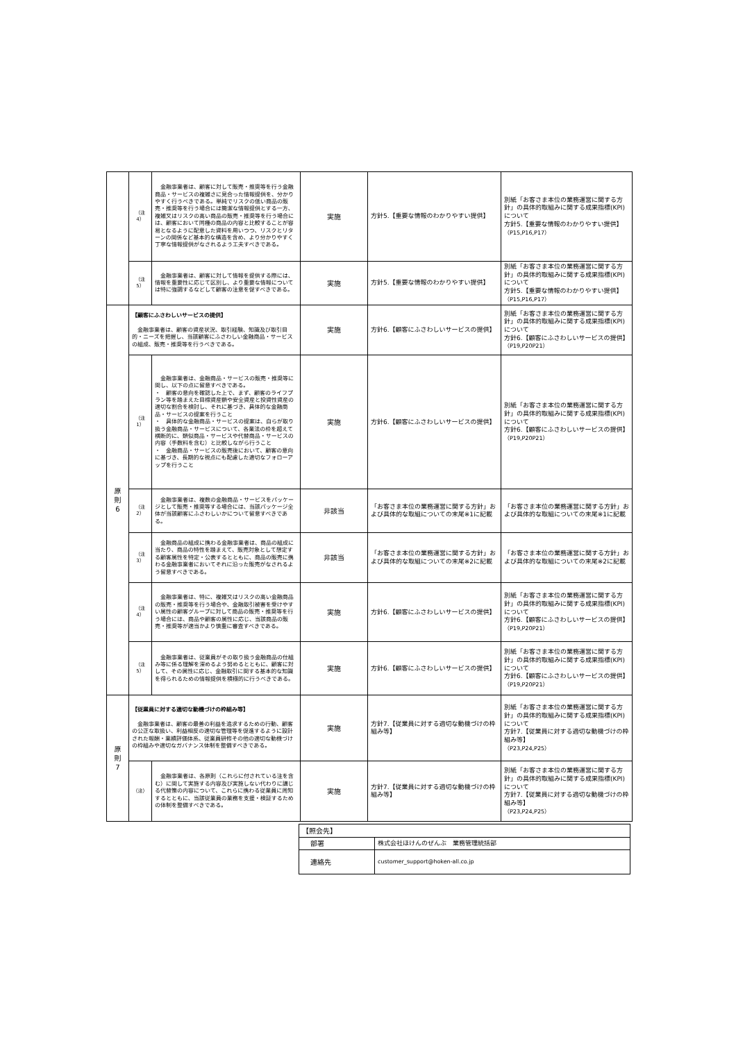| | （注4） | 金融事業者は、顧客に対して販売・推奨等を行う金融商品・サービスの複雑さに見合った情報提供を、分かりやすく行うべきである。単純でリスクの低い商品の販売・推奨等を行う場合には簡潔な情報提供とする一方、複雑又はリスクの高い商品の販売・推奨等を行う場合には、顧客において同種の商品の内容と比較することが容易となるように配意した資料を用いつつ、リスクとリターンの関係など基本的な構造を含め、より分かりやすく丁寧な情報提供がなされるよう工夫すべきである。 | 実施 | 方針5.【重要な情報のわかりやすい提供】 | 別紙「お客さま本位の業務運営に関する方針」の具体的取組みに関する成果指標(KPI)について 方針5.【重要な情報のわかりやすい提供】 （P15,P16,P17） |
| | （注5） | 金融事業者は、顧客に対して情報を提供する際には、情報を重要性に応じて区別し、より重要な情報については特に強調するなどして顧客の注意を促すべきである。 | 実施 | 方針5.【重要な情報のわかりやすい提供】 | 別紙「お客さま本位の業務運営に関する方針」の具体的取組みに関する成果指標(KPI)について 方針5.【重要な情報のわかりやすい提供】 （P15,P16,P17） |
| 原 則 6 | 【顧客にふさわしいサービスの提供】 金融事業者は、顧客の資産状況、取引経験、知識及び取引目的・ニーズを把握し、当該顧客にふさわしい金融商品・サービスの組成、販売・推奨等を行うべきである。 | | 実施 | 方針6.【顧客にふさわしいサービスの提供】 | 別紙「お客さま本位の業務運営に関する方針」の具体的取組みに関する成果指標(KPI)について 方針6.【顧客にふさわしいサービスの提供】 （P19,P20P21） |
| | （注1） | 金融事業者は、金融商品・サービスの販売・推奨等に関し、以下の点に留意すべきである。 ・ 顧客の意向を確認した上で、まず、顧客のライフプラン等を踏まえた目標資産額や安全資産と投資性資産の適切な割合を検討し、それに基づき、具体的な金融商品・サービスの提案を行うこと ・ 具体的な金融商品・サービスの提案は、自らが取り扱う金融商品・サービスについて、各業法の枠を超えて横断的に、類似商品・サービスや代替商品・サービスの内容（手数料を含む）と比較しながら行うこと ・ 金融商品・サービスの販売後において、顧客の意向に基づき、長期的な視点にも配慮した適切なフォローアップを行うこと | 実施 | 方針6.【顧客にふさわしいサービスの提供】 | 別紙「お客さま本位の業務運営に関する方針」の具体的取組みに関する成果指標(KPI)について 方針6.【顧客にふさわしいサービスの提供】 （P19,P20P21） |
| | （注2） | 金融事業者は、複数の金融商品・サービスをパッケージとして販売・推奨等する場合には、当該パッケージ全体が当該顧客にふさわしいかについて留意すべきである。 | 非該当 | 「お客さま本位の業務運営に関する方針」および具体的な取組についての末尾※1に記載 | 「お客さま本位の業務運営に関する方針」および具体的な取組についての末尾※1に記載 |
| | （注3） | 金融商品の組成に携わる金融事業者は、商品の組成に当たり、商品の特性を踏まえて、販売対象として想定する顧客属性を特定・公表するとともに、商品の販売に携わる金融事業者においてそれに沿った販売がなされるよう留意すべきである。 | 非該当 | 「お客さま本位の業務運営に関する方針」および具体的な取組についての末尾※2に記載 | 「お客さま本位の業務運営に関する方針」および具体的な取組についての末尾※2に記載 |
| | （注4） | 金融事業者は、特に、複雑又はリスクの高い金融商品の販売・推奨等を行う場合や、金融取引被害を受けやすい属性の顧客グループに対して商品の販売・推奨等を行う場合には、商品や顧客の属性に応じ、当該商品の販売・推奨等が適当かより慎重に審査すべきである。 | 実施 | 方針6.【顧客にふさわしいサービスの提供】 | 別紙「お客さま本位の業務運営に関する方針」の具体的取組みに関する成果指標(KPI)について 方針6.【顧客にふさわしいサービスの提供】 （P19,P20P21） |
| | （注5） | 金融事業者は、従業員がその取り扱う金融商品の仕組み等に係る理解を深めるよう努めるとともに、顧客に対して、その属性に応じ、金融取引に関する基本的な知識を得られるための情報提供を積極的に行うべきである。 | 実施 | 方針6.【顧客にふさわしいサービスの提供】 | 別紙「お客さま本位の業務運営に関する方針」の具体的取組みに関する成果指標(KPI)について 方針6.【顧客にふさわしいサービスの提供】 （P19,P20P21） |
| 原 則 7 | 【従業員に対する適切な動機づけの枠組み等】 金融事業者は、顧客の最善の利益を追求するための行動、顧客の公正な取扱い、利益相反の適切な管理等を促進するように設計された報酬・業績評価体系、従業員研修その他の適切な動機づけの枠組みや適切なガバナンス体制を整備すべきである。 | | 実施 | 方針7.【従業員に対する適切な動機づけの枠組み等】 | 別紙「お客さま本位の業務運営に関する方針」の具体的取組みに関する成果指標(KPI)について 方針7.【従業員に対する適切な動機づけの枠組み等】 （P23,P24,P25） |
| | （注） | 金融事業者は、各原則（これらに付されている注を含む）に関して実施する内容及び実施しない代わりに講じる代替策の内容について、これらに携わる従業員に周知するとともに、当該従業員の業務を支援・検証するための体制を整備すべきである。 | 実施 | 方針7.【従業員に対する適切な動機づけの枠組み等】 | 別紙「お客さま本位の業務運営に関する方針」の具体的取組みに関する成果指標(KPI)について 方針7.【従業員に対する適切な動機づけの枠組み等】 （P23,P24,P25） |
| 【照会先】 | |
| 部署 | 株式会社ほけんのぜんぶ 業務管理統括部 |
| 連絡先 | customer_support@hoken-all.co.jp |